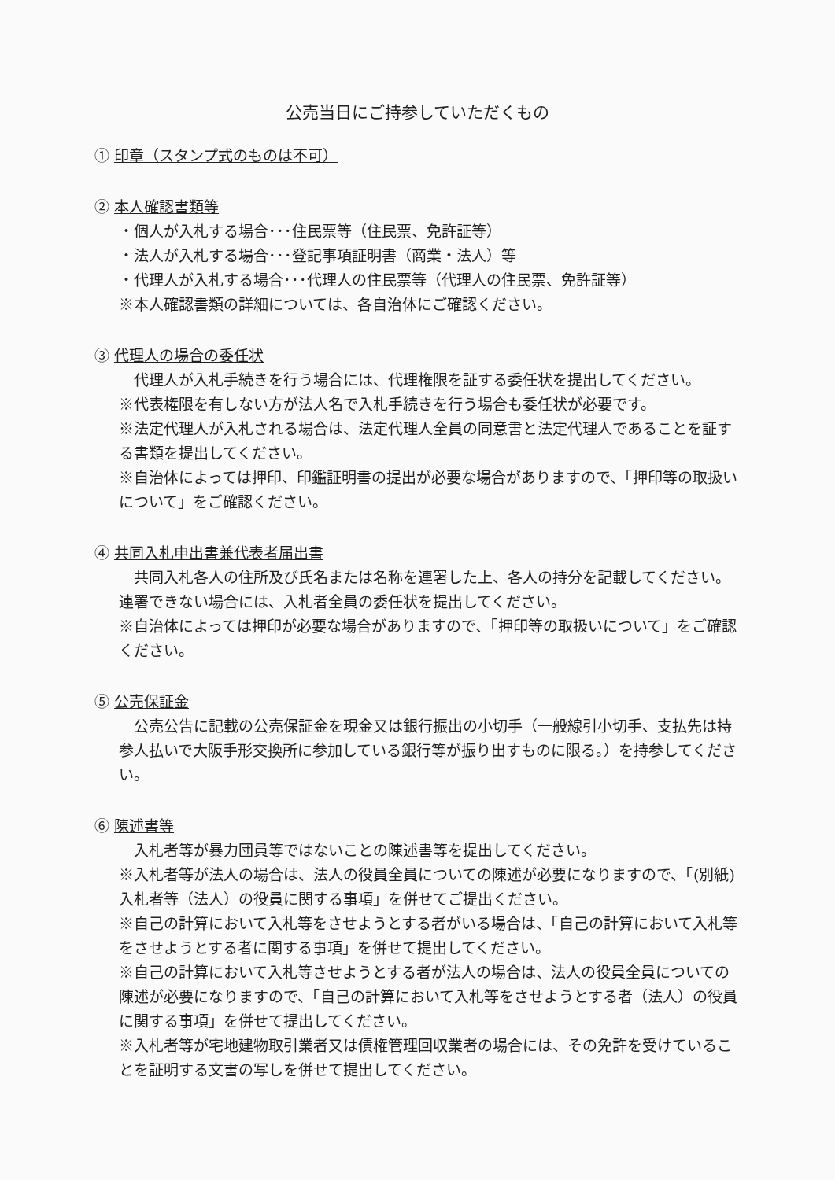公売当日にご持参していただくもの
① 印章（スタンプ式のものは不可）
② 本人確認書類等
・個人が入札する場合･･･住民票等（住民票、免許証等）
・法人が入札する場合･･･登記事項証明書（商業・法人）等
・代理人が入札する場合･･･代理人の住民票等（代理人の住民票、免許証等）
※本人確認書類の詳細については、各自治体にご確認ください。
③ 代理人の場合の委任状
代理人が入札手続きを行う場合には、代理権限を証する委任状を提出してください。
※代表権限を有しない方が法人名で入札手続きを行う場合も委任状が必要です。
※法定代理人が入札される場合は、法定代理人全員の同意書と法定代理人であることを証する書類を提出してください。
※自治体によっては押印、印鑑証明書の提出が必要な場合がありますので、「押印等の取扱いについて」をご確認ください。
④ 共同入札申出書兼代表者届出書
共同入札各人の住所及び氏名または名称を連署した上、各人の持分を記載してください。連署できない場合には、入札者全員の委任状を提出してください。
※自治体によっては押印が必要な場合がありますので、「押印等の取扱いについて」をご確認ください。
⑤ 公売保証金
公売公告に記載の公売保証金を現金又は銀行振出の小切手（一般線引小切手、支払先は持参人払いで大阪手形交換所に参加している銀行等が振り出すものに限る。）を持参してください。
⑥ 陳述書等
入札者等が暴力団員等ではないことの陳述書等を提出してください。
※入札者等が法人の場合は、法人の役員全員についての陳述が必要になりますので、「(別紙) 入札者等（法人）の役員に関する事項」を併せてご提出ください。
※自己の計算において入札等をさせようとする者がいる場合は、「自己の計算において入札等をさせようとする者に関する事項」を併せて提出してください。
※自己の計算において入札等させようとする者が法人の場合は、法人の役員全員についての陳述が必要になりますので、「自己の計算において入札等をさせようとする者（法人）の役員に関する事項」を併せて提出してください。
※入札者等が宅地建物取引業者又は債権管理回収業者の場合には、その免許を受けていることを証明する文書の写しを併せて提出してください。